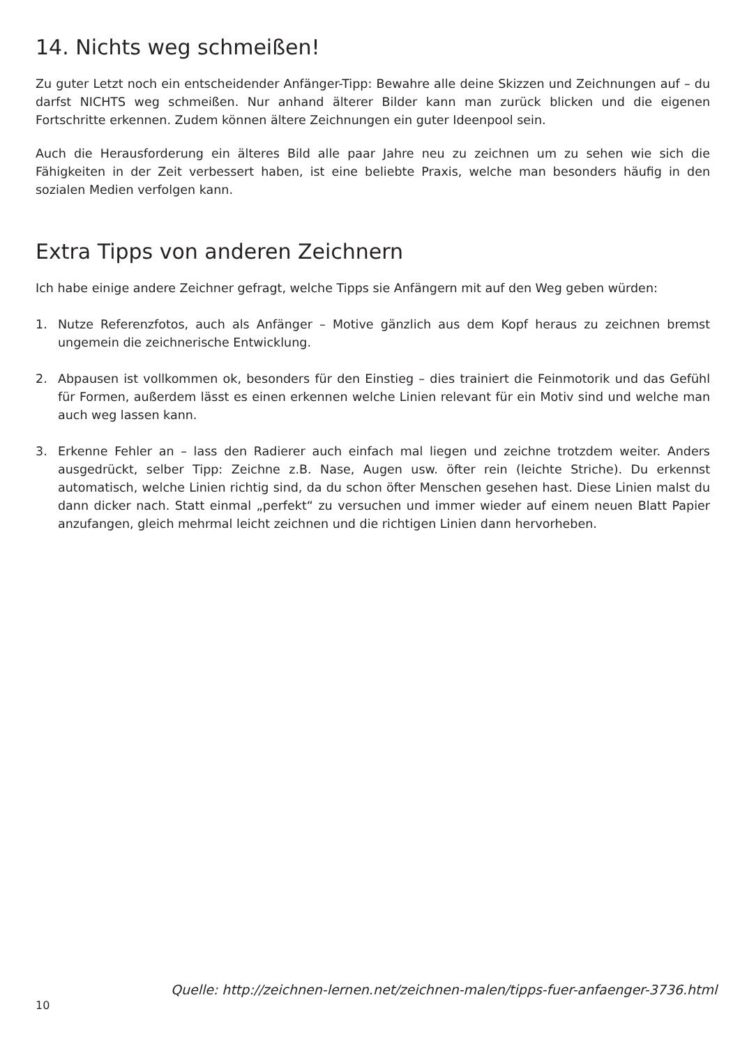14. Nichts weg schmeißen!
Zu guter Letzt noch ein entscheidender Anfänger-Tipp: Bewahre alle deine Skizzen und Zeichnungen auf – du darfst NICHTS weg schmeißen. Nur anhand älterer Bilder kann man zurück blicken und die eigenen Fortschritte erkennen. Zudem können ältere Zeichnungen ein guter Ideenpool sein.
Auch die Herausforderung ein älteres Bild alle paar Jahre neu zu zeichnen um zu sehen wie sich die Fähigkeiten in der Zeit verbessert haben, ist eine beliebte Praxis, welche man besonders häufig in den sozialen Medien verfolgen kann.
Extra Tipps von anderen Zeichnern
Ich habe einige andere Zeichner gefragt, welche Tipps sie Anfängern mit auf den Weg geben würden:
1. Nutze Referenzfotos, auch als Anfänger – Motive gänzlich aus dem Kopf heraus zu zeichnen bremst ungemein die zeichnerische Entwicklung.
2. Abpausen ist vollkommen ok, besonders für den Einstieg – dies trainiert die Feinmotorik und das Gefühl für Formen, außerdem lässt es einen erkennen welche Linien relevant für ein Motiv sind und welche man auch weg lassen kann.
3. Erkenne Fehler an – lass den Radierer auch einfach mal liegen und zeichne trotzdem weiter. Anders ausgedrückt, selber Tipp: Zeichne z.B. Nase, Augen usw. öfter rein (leichte Striche). Du erkennst automatisch, welche Linien richtig sind, da du schon öfter Menschen gesehen hast. Diese Linien malst du dann dicker nach. Statt einmal „perfekt“ zu versuchen und immer wieder auf einem neuen Blatt Papier anzufangen, gleich mehrmal leicht zeichnen und die richtigen Linien dann hervorheben.
Quelle: http://zeichnen-lernen.net/zeichnen-malen/tipps-fuer-anfaenger-3736.html
10